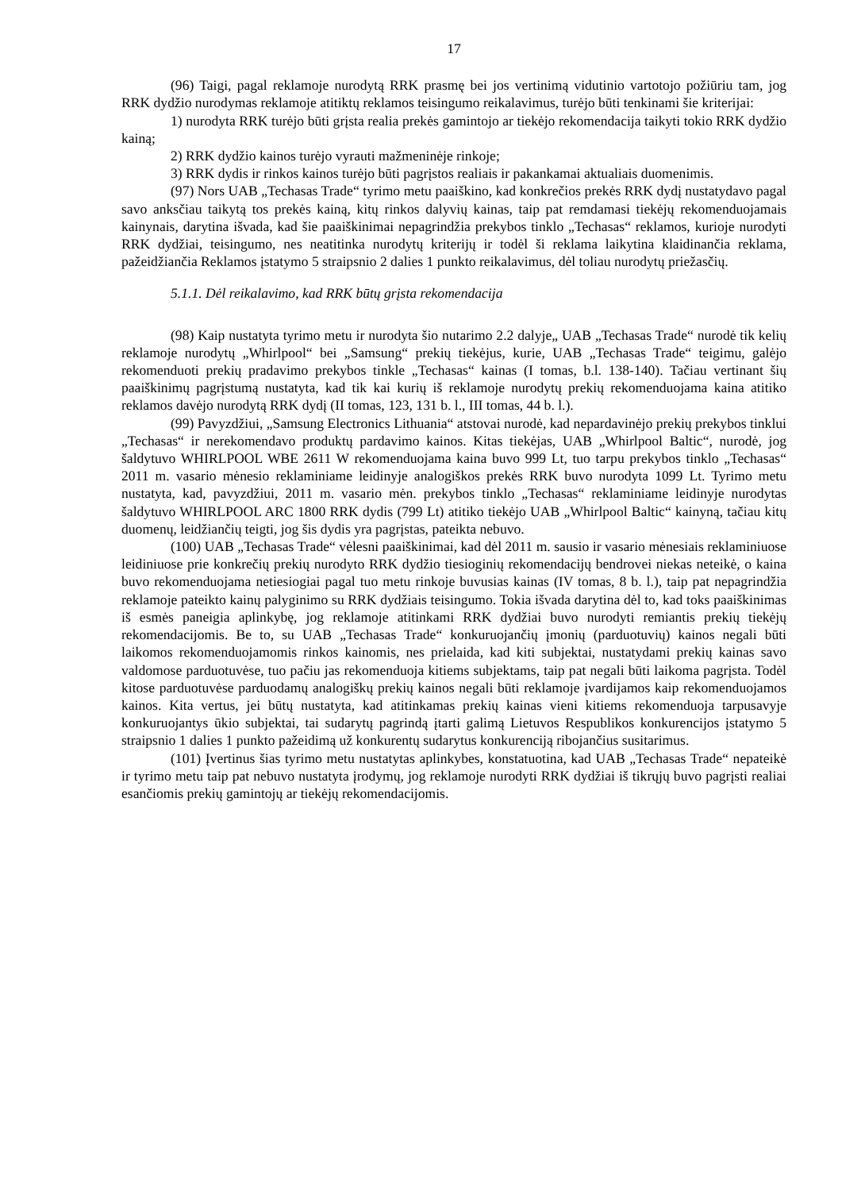17
(96) Taigi, pagal reklamoje nurodytą RRK prasmę bei jos vertinimą vidutinio vartotojo požiūriu tam, jog RRK dydžio nurodymas reklamoje atitiktų reklamos teisingumo reikalavimus, turėjo būti tenkinami šie kriterijai:
1) nurodyta RRK turėjo būti grįsta realia prekės gamintojo ar tiekėjo rekomendacija taikyti tokio RRK dydžio kainą;
2) RRK dydžio kainos turėjo vyrauti mažmeninėje rinkoje;
3) RRK dydis ir rinkos kainos turėjo būti pagrįstos realiais ir pakankamai aktualiais duomenimis.
(97) Nors UAB „Techasas Trade“ tyrimo metu paaiškino, kad konkrečios prekės RRK dydį nustatydavo pagal savo anksčiau taikytą tos prekės kainą, kitų rinkos dalyvių kainas, taip pat remdamasi tiekėjų rekomenduojamais kainynais, darytina išvada, kad šie paaiškinimai nepagrindžia prekybos tinklo „Techasas“ reklamos, kurioje nurodyti RRK dydžiai, teisingumo, nes neatitinka nurodytų kriterijų ir todėl ši reklama laikytina klaidinančia reklama, pažeidžiančia Reklamos įstatymo 5 straipsnio 2 dalies 1 punkto reikalavimus, dėl toliau nurodytų priežasčių.
5.1.1. Dėl reikalavimo, kad RRK būtų grįsta rekomendacija
(98) Kaip nustatyta tyrimo metu ir nurodyta šio nutarimo 2.2 dalyje„ UAB „Techasas Trade“ nurodė tik kelių reklamoje nurodytų „Whirlpool“ bei „Samsung“ prekių tiekėjus, kurie, UAB „Techasas Trade“ teigimu, galėjo rekomenduoti prekių pradavimo prekybos tinkle „Techasas“ kainas (I tomas, b.l. 138-140). Tačiau vertinant šių paaiškinimų pagrįstumą nustatyta, kad tik kai kurių iš reklamoje nurodytų prekių rekomenduojama kaina atitiko reklamos davėjo nurodytą RRK dydį (II tomas, 123, 131 b. l., III tomas, 44 b. l.).
(99) Pavyzdžiui, „Samsung Electronics Lithuania“ atstovai nurodė, kad nepardavinėjo prekių prekybos tinklui „Techasas“ ir nerekomendavo produktų pardavimo kainos. Kitas tiekėjas, UAB „Whirlpool Baltic“, nurodė, jog šaldytuvo WHIRLPOOL WBE 2611 W rekomenduojama kaina buvo 999 Lt, tuo tarpu prekybos tinklo „Techasas“ 2011 m. vasario mėnesio reklaminiame leidinyje analogiškos prekės RRK buvo nurodyta 1099 Lt. Tyrimo metu nustatyta, kad, pavyzdžiui, 2011 m. vasario mėn. prekybos tinklo „Techasas“ reklaminiame leidinyje nurodytas šaldytuvo WHIRLPOOL ARC 1800 RRK dydis (799 Lt) atitiko tiekėjo UAB „Whirlpool Baltic“ kainyną, tačiau kitų duomenų, leidžiančių teigti, jog šis dydis yra pagrįstas, pateikta nebuvo.
(100) UAB „Techasas Trade“ vėlesni paaiškinimai, kad dėl 2011 m. sausio ir vasario mėnesiais reklaminiuose leidiniuose prie konkrečių prekių nurodyto RRK dydžio tiesioginių rekomendacijų bendrovei niekas neteikė, o kaina buvo rekomenduojama netiesiogiai pagal tuo metu rinkoje buvusias kainas (IV tomas, 8 b. l.), taip pat nepagrindžia reklamoje pateikto kainų palyginimo su RRK dydžiais teisingumo. Tokia išvada darytina dėl to, kad toks paaiškinimas iš esmės paneigia aplinkybę, jog reklamoje atitinkami RRK dydžiai buvo nurodyti remiantis prekių tiekėjų rekomendacijomis. Be to, su UAB „Techasas Trade“ konkuruojančių įmonių (parduotuvių) kainos negali būti laikomos rekomenduojamomis rinkos kainomis, nes prielaida, kad kiti subjektai, nustatydami prekių kainas savo valdomose parduotuvėse, tuo pačiu jas rekomenduoja kitiems subjektams, taip pat negali būti laikoma pagrįsta. Todėl kitose parduotuvėse parduodamų analogiškų prekių kainos negali būti reklamoje įvardijamos kaip rekomenduojamos kainos. Kita vertus, jei būtų nustatyta, kad atitinkamas prekių kainas vieni kitiems rekomenduoja tarpusavyje konkuruojantys ūkio subjektai, tai sudarytų pagrindą įtarti galimą Lietuvos Respublikos konkurencijos įstatymo 5 straipsnio 1 dalies 1 punkto pažeidimą už konkurentų sudarytus konkurenciją ribojančius susitarimus.
(101) Įvertinus šias tyrimo metu nustatytas aplinkybes, konstatuotina, kad UAB „Techasas Trade“ nepateikė ir tyrimo metu taip pat nebuvo nustatyta įrodymų, jog reklamoje nurodyti RRK dydžiai iš tikrųjų buvo pagrįsti realiai esančiomis prekių gamintojų ar tiekėjų rekomendacijomis.